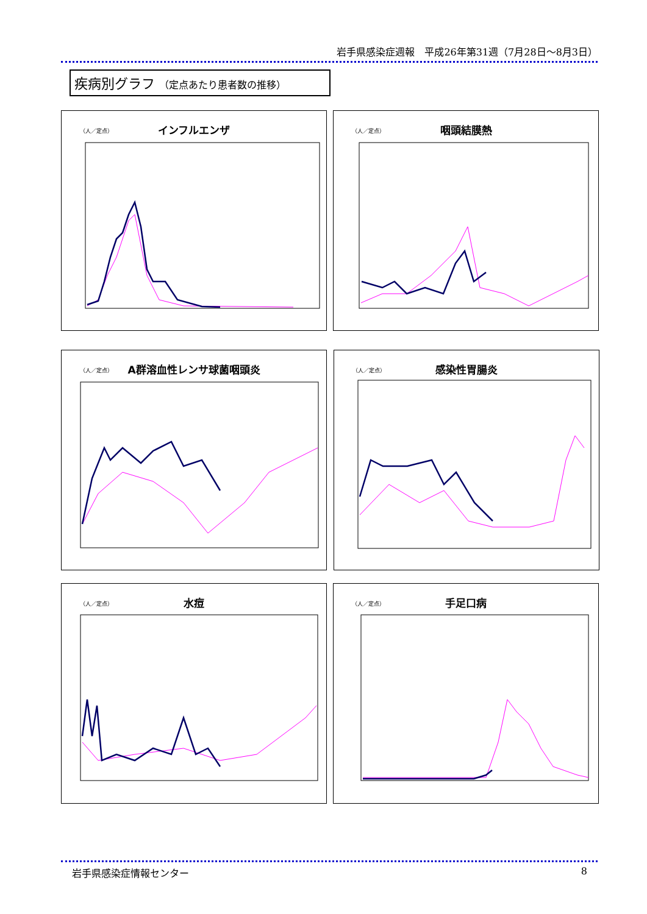岩手県感染症週報　平成26年第31週（7月28日～8月3日）
疾病別グラフ （定点あたり患者数の推移）
（人／定点）
インフルエンザ
（人／定点）
咽頭結膜熱
（人／定点）
A群溶血性レンサ球菌咽頭炎
（人／定点）
感染性胃腸炎
（人／定点）
水痘
（人／定点）
手足口病
岩手県感染症情報センター 8